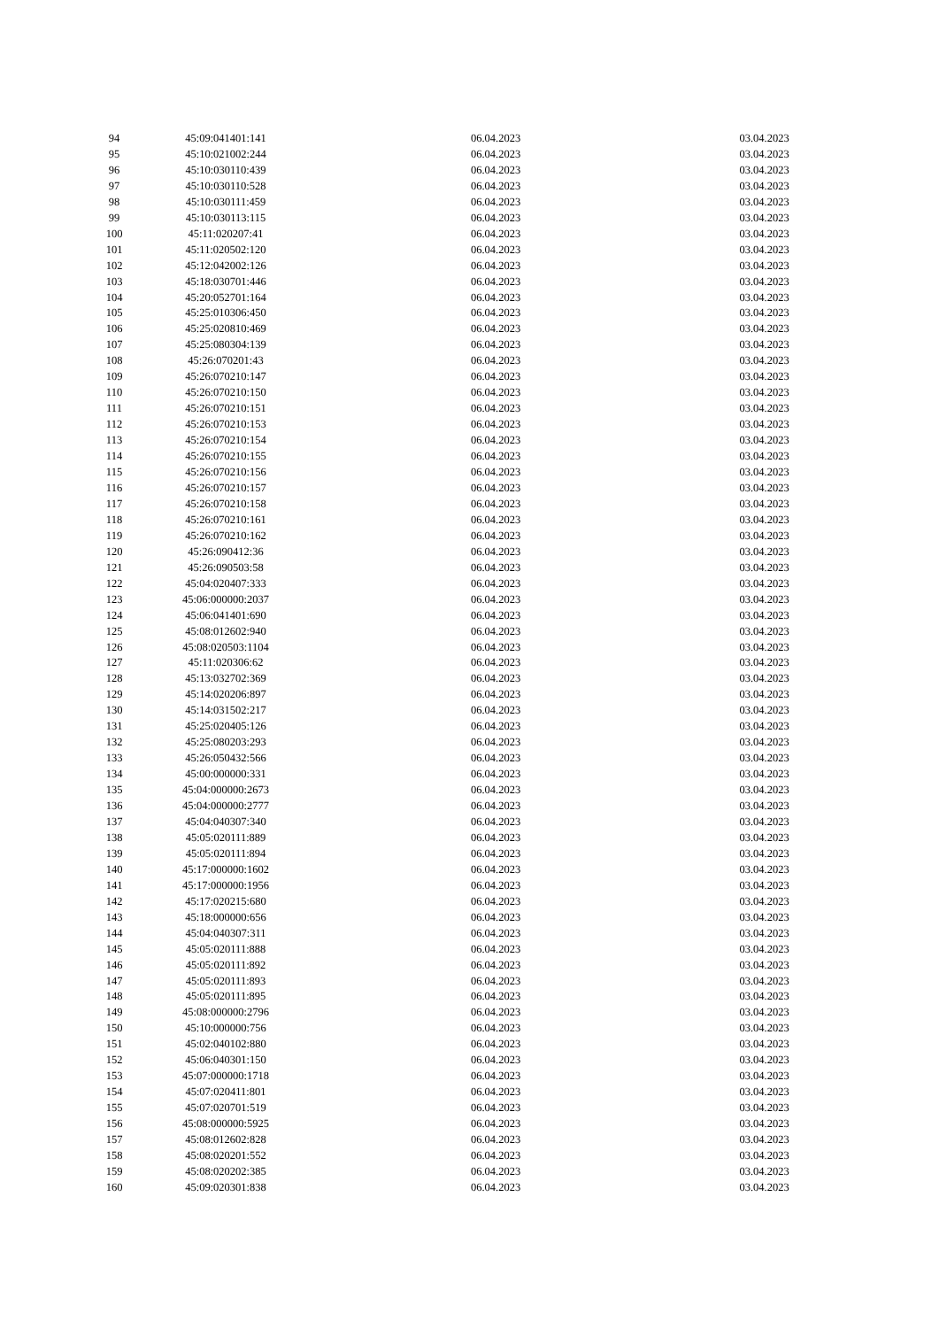| 94 | 45:09:041401:141 | 06.04.2023 | 03.04.2023 |
| 95 | 45:10:021002:244 | 06.04.2023 | 03.04.2023 |
| 96 | 45:10:030110:439 | 06.04.2023 | 03.04.2023 |
| 97 | 45:10:030110:528 | 06.04.2023 | 03.04.2023 |
| 98 | 45:10:030111:459 | 06.04.2023 | 03.04.2023 |
| 99 | 45:10:030113:115 | 06.04.2023 | 03.04.2023 |
| 100 | 45:11:020207:41 | 06.04.2023 | 03.04.2023 |
| 101 | 45:11:020502:120 | 06.04.2023 | 03.04.2023 |
| 102 | 45:12:042002:126 | 06.04.2023 | 03.04.2023 |
| 103 | 45:18:030701:446 | 06.04.2023 | 03.04.2023 |
| 104 | 45:20:052701:164 | 06.04.2023 | 03.04.2023 |
| 105 | 45:25:010306:450 | 06.04.2023 | 03.04.2023 |
| 106 | 45:25:020810:469 | 06.04.2023 | 03.04.2023 |
| 107 | 45:25:080304:139 | 06.04.2023 | 03.04.2023 |
| 108 | 45:26:070201:43 | 06.04.2023 | 03.04.2023 |
| 109 | 45:26:070210:147 | 06.04.2023 | 03.04.2023 |
| 110 | 45:26:070210:150 | 06.04.2023 | 03.04.2023 |
| 111 | 45:26:070210:151 | 06.04.2023 | 03.04.2023 |
| 112 | 45:26:070210:153 | 06.04.2023 | 03.04.2023 |
| 113 | 45:26:070210:154 | 06.04.2023 | 03.04.2023 |
| 114 | 45:26:070210:155 | 06.04.2023 | 03.04.2023 |
| 115 | 45:26:070210:156 | 06.04.2023 | 03.04.2023 |
| 116 | 45:26:070210:157 | 06.04.2023 | 03.04.2023 |
| 117 | 45:26:070210:158 | 06.04.2023 | 03.04.2023 |
| 118 | 45:26:070210:161 | 06.04.2023 | 03.04.2023 |
| 119 | 45:26:070210:162 | 06.04.2023 | 03.04.2023 |
| 120 | 45:26:090412:36 | 06.04.2023 | 03.04.2023 |
| 121 | 45:26:090503:58 | 06.04.2023 | 03.04.2023 |
| 122 | 45:04:020407:333 | 06.04.2023 | 03.04.2023 |
| 123 | 45:06:000000:2037 | 06.04.2023 | 03.04.2023 |
| 124 | 45:06:041401:690 | 06.04.2023 | 03.04.2023 |
| 125 | 45:08:012602:940 | 06.04.2023 | 03.04.2023 |
| 126 | 45:08:020503:1104 | 06.04.2023 | 03.04.2023 |
| 127 | 45:11:020306:62 | 06.04.2023 | 03.04.2023 |
| 128 | 45:13:032702:369 | 06.04.2023 | 03.04.2023 |
| 129 | 45:14:020206:897 | 06.04.2023 | 03.04.2023 |
| 130 | 45:14:031502:217 | 06.04.2023 | 03.04.2023 |
| 131 | 45:25:020405:126 | 06.04.2023 | 03.04.2023 |
| 132 | 45:25:080203:293 | 06.04.2023 | 03.04.2023 |
| 133 | 45:26:050432:566 | 06.04.2023 | 03.04.2023 |
| 134 | 45:00:000000:331 | 06.04.2023 | 03.04.2023 |
| 135 | 45:04:000000:2673 | 06.04.2023 | 03.04.2023 |
| 136 | 45:04:000000:2777 | 06.04.2023 | 03.04.2023 |
| 137 | 45:04:040307:340 | 06.04.2023 | 03.04.2023 |
| 138 | 45:05:020111:889 | 06.04.2023 | 03.04.2023 |
| 139 | 45:05:020111:894 | 06.04.2023 | 03.04.2023 |
| 140 | 45:17:000000:1602 | 06.04.2023 | 03.04.2023 |
| 141 | 45:17:000000:1956 | 06.04.2023 | 03.04.2023 |
| 142 | 45:17:020215:680 | 06.04.2023 | 03.04.2023 |
| 143 | 45:18:000000:656 | 06.04.2023 | 03.04.2023 |
| 144 | 45:04:040307:311 | 06.04.2023 | 03.04.2023 |
| 145 | 45:05:020111:888 | 06.04.2023 | 03.04.2023 |
| 146 | 45:05:020111:892 | 06.04.2023 | 03.04.2023 |
| 147 | 45:05:020111:893 | 06.04.2023 | 03.04.2023 |
| 148 | 45:05:020111:895 | 06.04.2023 | 03.04.2023 |
| 149 | 45:08:000000:2796 | 06.04.2023 | 03.04.2023 |
| 150 | 45:10:000000:756 | 06.04.2023 | 03.04.2023 |
| 151 | 45:02:040102:880 | 06.04.2023 | 03.04.2023 |
| 152 | 45:06:040301:150 | 06.04.2023 | 03.04.2023 |
| 153 | 45:07:000000:1718 | 06.04.2023 | 03.04.2023 |
| 154 | 45:07:020411:801 | 06.04.2023 | 03.04.2023 |
| 155 | 45:07:020701:519 | 06.04.2023 | 03.04.2023 |
| 156 | 45:08:000000:5925 | 06.04.2023 | 03.04.2023 |
| 157 | 45:08:012602:828 | 06.04.2023 | 03.04.2023 |
| 158 | 45:08:020201:552 | 06.04.2023 | 03.04.2023 |
| 159 | 45:08:020202:385 | 06.04.2023 | 03.04.2023 |
| 160 | 45:09:020301:838 | 06.04.2023 | 03.04.2023 |